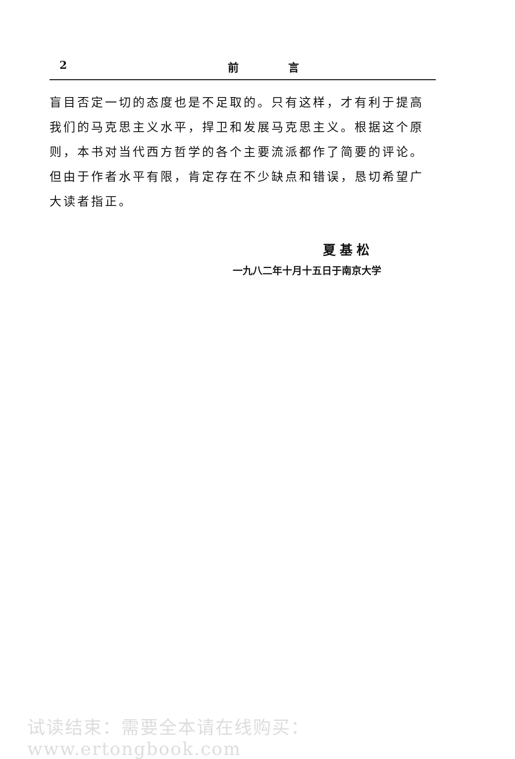2 前 言
盲目否定一切的态度也是不足取的。只有这样，才有利于提高我们的马克思主义水平，捍卫和发展马克思主义。根据这个原则，本书对当代西方哲学的各个主要流派都作了简要的评论。但由于作者水平有限，肯定存在不少缺点和错误，恳切希望广大读者指正。
夏基松
一九八二年十月十五日于南京大学
试读结束：需要全本请在线购买： www.ertongbook.com